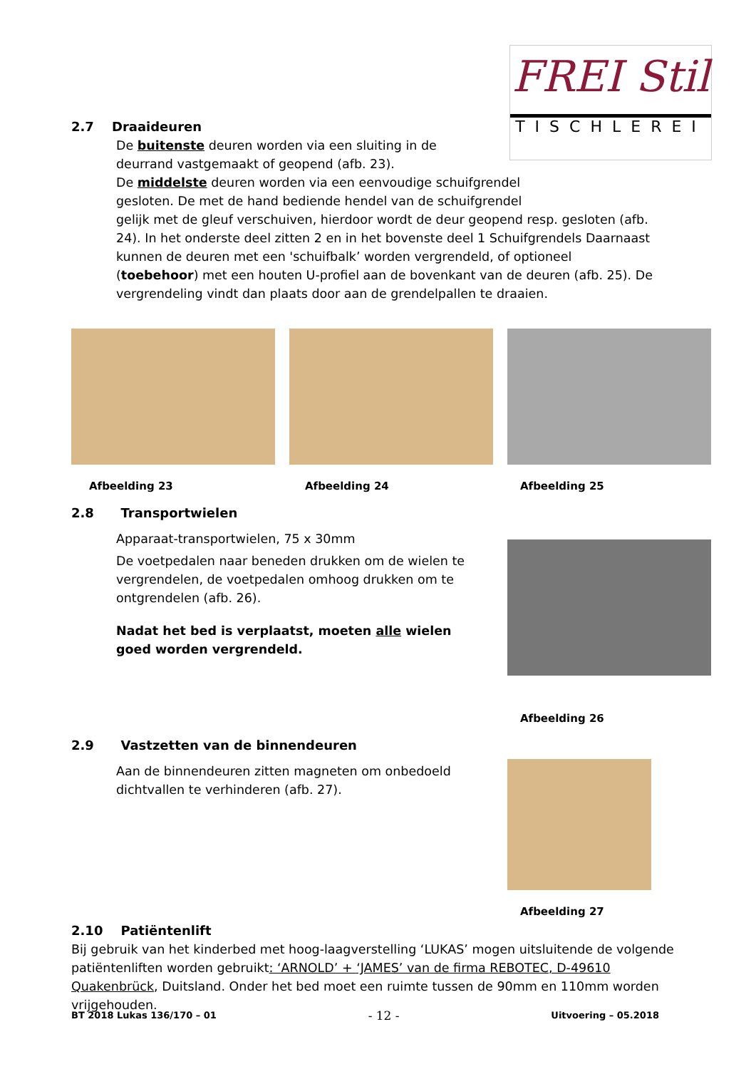FREI Stil
TISCHLEREI
2.7 Draaideuren
De buitenste deuren worden via een sluiting in de
deurrand vastgemaakt of geopend (afb. 23).
De middelste deuren worden via een eenvoudige schuifgrendel
gesloten. De met de hand bediende hendel van de schuifgrendel
gelijk met de gleuf verschuiven, hierdoor wordt de deur geopend resp. gesloten (afb. 24). In het onderste deel zitten 2 en in het bovenste deel 1 Schuifgrendels Daarnaast kunnen de deuren met een 'schuifbalk’ worden vergrendeld, of optioneel (toebehoor) met een houten U-profiel aan de bovenkant van de deuren (afb. 25). De vergrendeling vindt dan plaats door aan de grendelpallen te draaien.
Afbeelding 23 Afbeelding 24 Afbeelding 25
2.8 Transportwielen
Apparaat-transportwielen, 75 x 30mm
De voetpedalen naar beneden drukken om de wielen te vergrendelen, de voetpedalen omhoog drukken om te ontgrendelen (afb. 26).
Nadat het bed is verplaatst, moeten alle wielen goed worden vergrendeld.
Afbeelding 26
2.9 Vastzetten van de binnendeuren
Aan de binnendeuren zitten magneten om onbedoeld dichtvallen te verhinderen (afb. 27).
Afbeelding 27
2.10 Patiëntenlift
Bij gebruik van het kinderbed met hoog-laagverstelling ‘LUKAS’ mogen uitsluitende de volgende patiëntenliften worden gebruikt: ‘ARNOLD’ + ‘JAMES’ van de firma REBOTEC, D-49610 Quakenbrück, Duitsland. Onder het bed moet een ruimte tussen de 90mm en 110mm worden vrijgehouden.
BT 2018 Lukas 136/170 – 01 - 12 - Uitvoering – 05.2018